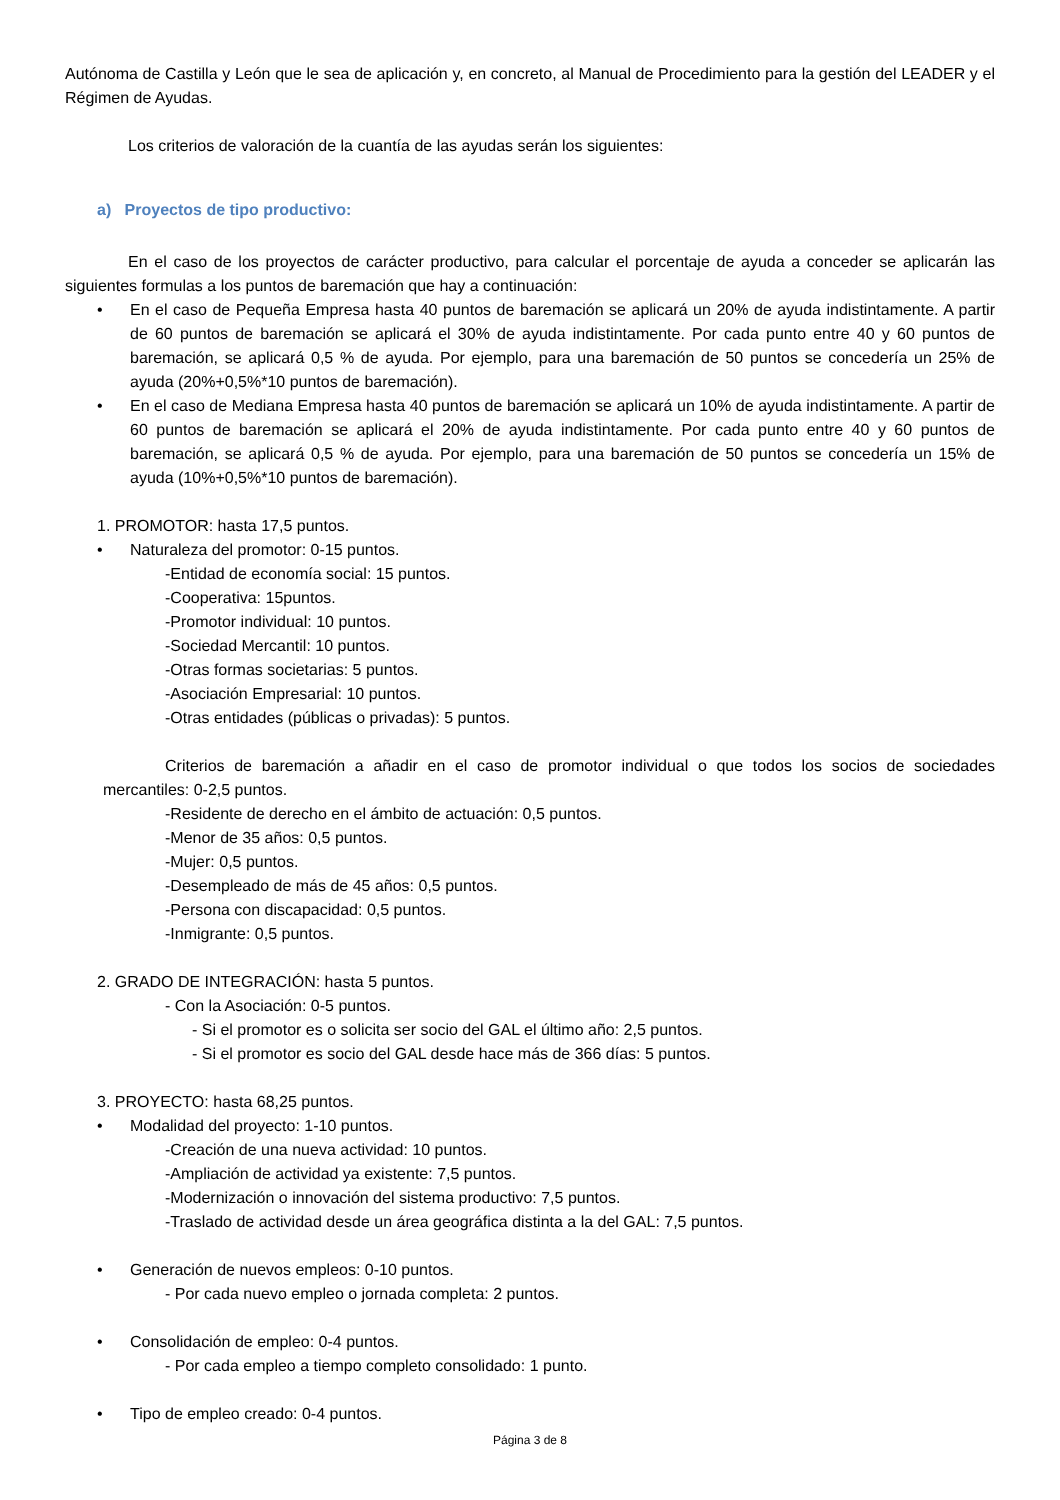Autónoma de Castilla y León que le sea de aplicación y, en concreto, al Manual de Procedimiento para la gestión del LEADER y el Régimen de Ayudas.
Los criterios de valoración de la cuantía de las ayudas serán los siguientes:
a) Proyectos de tipo productivo:
En el caso de los proyectos de carácter productivo, para calcular el porcentaje de ayuda a conceder se aplicarán las siguientes formulas a los puntos de baremación que hay a continuación:
• En el caso de Pequeña Empresa hasta 40 puntos de baremación se aplicará un 20% de ayuda indistintamente. A partir de 60 puntos de baremación se aplicará el 30% de ayuda indistintamente. Por cada punto entre 40 y 60 puntos de baremación, se aplicará 0,5 % de ayuda. Por ejemplo, para una baremación de 50 puntos se concedería un 25% de ayuda (20%+0,5%*10 puntos de baremación).
• En el caso de Mediana Empresa hasta 40 puntos de baremación se aplicará un 10% de ayuda indistintamente. A partir de 60 puntos de baremación se aplicará el 20% de ayuda indistintamente. Por cada punto entre 40 y 60 puntos de baremación, se aplicará 0,5 % de ayuda. Por ejemplo, para una baremación de 50 puntos se concedería un 15% de ayuda (10%+0,5%*10 puntos de baremación).
1. PROMOTOR: hasta 17,5 puntos.
• Naturaleza del promotor: 0-15 puntos.
-Entidad de economía social: 15 puntos.
-Cooperativa: 15puntos.
-Promotor individual: 10 puntos.
-Sociedad Mercantil: 10 puntos.
-Otras formas societarias: 5 puntos.
-Asociación Empresarial: 10 puntos.
-Otras entidades (públicas o privadas): 5 puntos.
Criterios de baremación a añadir en el caso de promotor individual o que todos los socios de sociedades mercantiles: 0-2,5 puntos.
-Residente de derecho en el ámbito de actuación: 0,5 puntos.
-Menor de 35 años: 0,5 puntos.
-Mujer: 0,5 puntos.
-Desempleado de más de 45 años: 0,5 puntos.
-Persona con discapacidad: 0,5 puntos.
-Inmigrante: 0,5 puntos.
2. GRADO DE INTEGRACIÓN: hasta 5 puntos.
- Con la Asociación: 0-5 puntos.
- Si el promotor es o solicita ser socio del GAL el último año: 2,5 puntos.
- Si el promotor es socio del GAL desde hace más de 366 días: 5 puntos.
3. PROYECTO: hasta 68,25 puntos.
• Modalidad del proyecto: 1-10 puntos.
-Creación de una nueva actividad: 10 puntos.
-Ampliación de actividad ya existente: 7,5 puntos.
-Modernización o innovación del sistema productivo: 7,5 puntos.
-Traslado de actividad desde un área geográfica distinta a la del GAL: 7,5 puntos.
• Generación de nuevos empleos: 0-10 puntos.
- Por cada nuevo empleo o jornada completa: 2 puntos.
• Consolidación de empleo: 0-4 puntos.
- Por cada empleo a tiempo completo consolidado: 1 punto.
• Tipo de empleo creado: 0-4 puntos.
Página 3 de 8